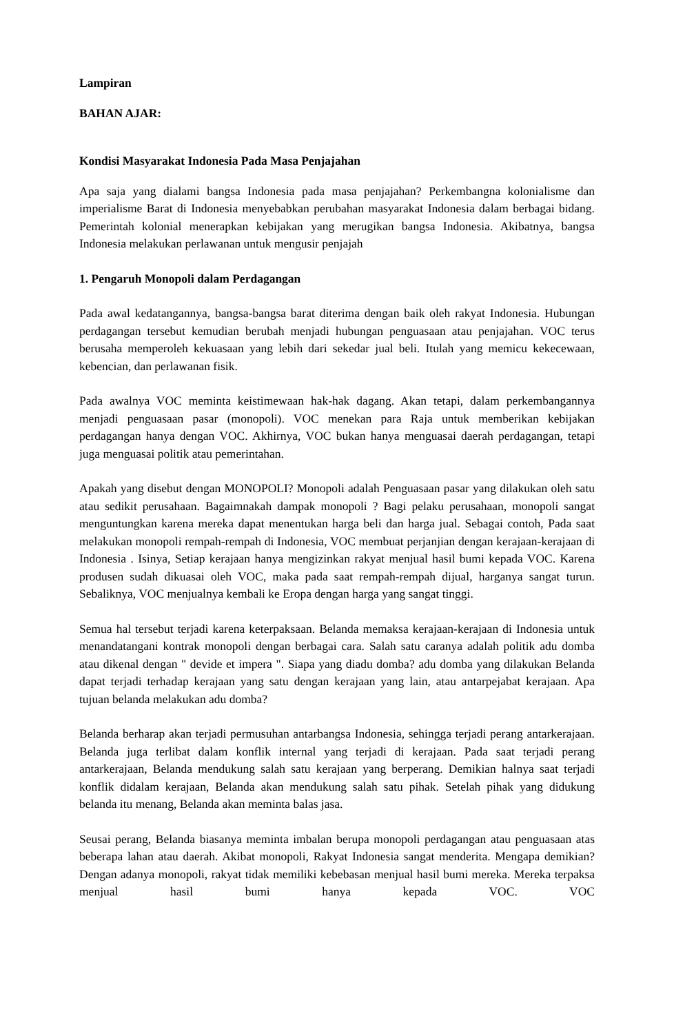Lampiran
BAHAN AJAR:
Kondisi Masyarakat Indonesia Pada Masa Penjajahan
Apa saja yang dialami bangsa Indonesia pada masa penjajahan? Perkembangna kolonialisme dan imperialisme Barat di Indonesia menyebabkan perubahan masyarakat Indonesia dalam berbagai bidang. Pemerintah kolonial menerapkan kebijakan yang merugikan bangsa Indonesia. Akibatnya, bangsa Indonesia melakukan perlawanan untuk mengusir penjajah
1. Pengaruh Monopoli dalam Perdagangan
Pada awal kedatangannya, bangsa-bangsa barat diterima dengan baik oleh rakyat Indonesia. Hubungan perdagangan tersebut kemudian berubah menjadi hubungan penguasaan atau penjajahan. VOC terus berusaha memperoleh kekuasaan yang lebih dari sekedar jual beli. Itulah yang memicu kekecewaan, kebencian, dan perlawanan fisik.
Pada awalnya VOC meminta keistimewaan hak-hak dagang. Akan tetapi, dalam perkembangannya menjadi penguasaan pasar (monopoli). VOC menekan para Raja untuk memberikan kebijakan perdagangan hanya dengan VOC. Akhirnya, VOC bukan hanya menguasai daerah perdagangan, tetapi juga menguasai politik atau pemerintahan.
Apakah yang disebut dengan MONOPOLI? Monopoli adalah Penguasaan pasar yang dilakukan oleh satu atau sedikit perusahaan. Bagaimnakah dampak monopoli ? Bagi pelaku perusahaan, monopoli sangat menguntungkan karena mereka dapat menentukan harga beli dan harga jual. Sebagai contoh, Pada saat melakukan monopoli rempah-rempah di Indonesia, VOC membuat perjanjian dengan kerajaan-kerajaan di Indonesia . Isinya, Setiap kerajaan hanya mengizinkan rakyat menjual hasil bumi kepada VOC. Karena produsen sudah dikuasai oleh VOC, maka pada saat rempah-rempah dijual, harganya sangat turun. Sebaliknya, VOC menjualnya kembali ke Eropa dengan harga yang sangat tinggi.
Semua hal tersebut terjadi karena keterpaksaan. Belanda memaksa kerajaan-kerajaan di Indonesia untuk menandatangani kontrak monopoli dengan berbagai cara. Salah satu caranya adalah politik adu domba atau dikenal dengan " devide et impera ". Siapa yang diadu domba? adu domba yang dilakukan Belanda dapat terjadi terhadap kerajaan yang satu dengan kerajaan yang lain, atau antarpejabat kerajaan. Apa tujuan belanda melakukan adu domba?
Belanda berharap akan terjadi permusuhan antarbangsa Indonesia, sehingga terjadi perang antarkerajaan. Belanda juga terlibat dalam konflik internal yang terjadi di kerajaan. Pada saat terjadi perang antarkerajaan, Belanda mendukung salah satu kerajaan yang berperang. Demikian halnya saat terjadi konflik didalam kerajaan, Belanda akan mendukung salah satu pihak. Setelah pihak yang didukung belanda itu menang, Belanda akan meminta balas jasa.
Seusai perang, Belanda biasanya meminta imbalan berupa monopoli perdagangan atau penguasaan atas beberapa lahan atau daerah. Akibat monopoli, Rakyat Indonesia sangat menderita. Mengapa demikian? Dengan adanya monopoli, rakyat tidak memiliki kebebasan menjual hasil bumi mereka. Mereka terpaksa menjual hasil bumi hanya kepada VOC. VOC